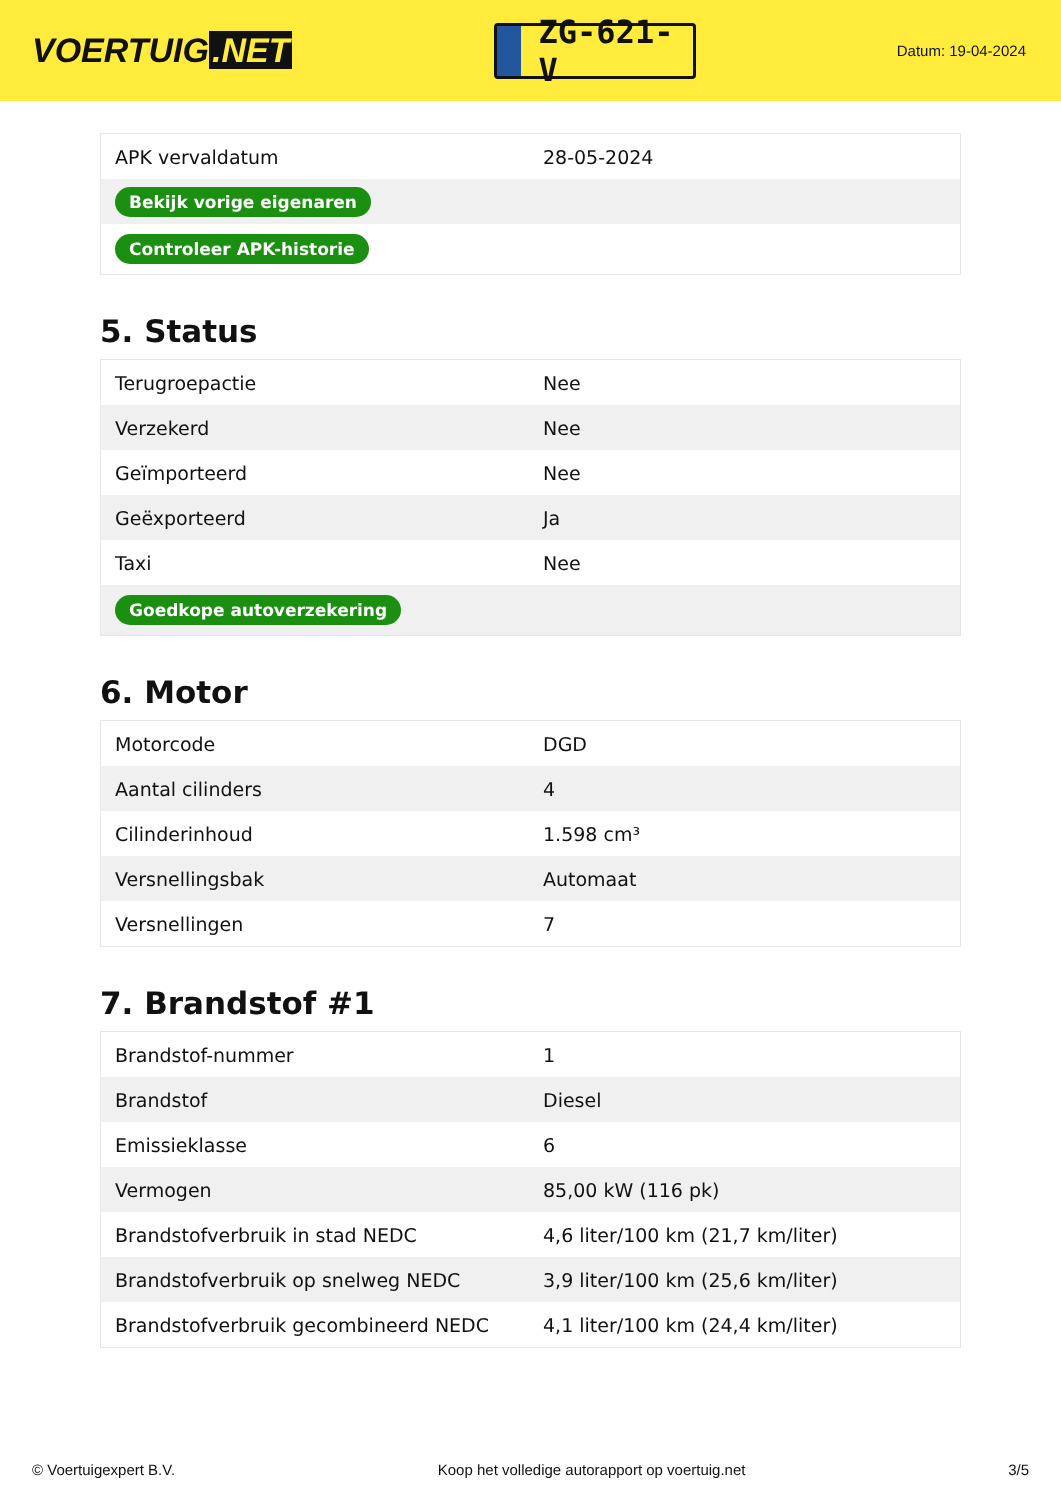VOERTUIG.NET
ZG-621-V
Datum: 19-04-2024
| APK vervaldatum | 28-05-2024 |
| Bekijk vorige eigenaren | |
| Controleer APK-historie | |
5. Status
| Terugroepactie | Nee |
| Verzekerd | Nee |
| Geïmporteerd | Nee |
| Geëxporteerd | Ja |
| Taxi | Nee |
| Goedkope autoverzekering | |
6. Motor
| Motorcode | DGD |
| Aantal cilinders | 4 |
| Cilinderinhoud | 1.598 cm³ |
| Versnellingsbak | Automaat |
| Versnellingen | 7 |
7. Brandstof #1
| Brandstof-nummer | 1 |
| Brandstof | Diesel |
| Emissieklasse | 6 |
| Vermogen | 85,00 kW (116 pk) |
| Brandstofverbruik in stad NEDC | 4,6 liter/100 km (21,7 km/liter) |
| Brandstofverbruik op snelweg NEDC | 3,9 liter/100 km (25,6 km/liter) |
| Brandstofverbruik gecombineerd NEDC | 4,1 liter/100 km (24,4 km/liter) |
© Voertuigexpert B.V. Koop het volledige autorapport op voertuig.net 3/5